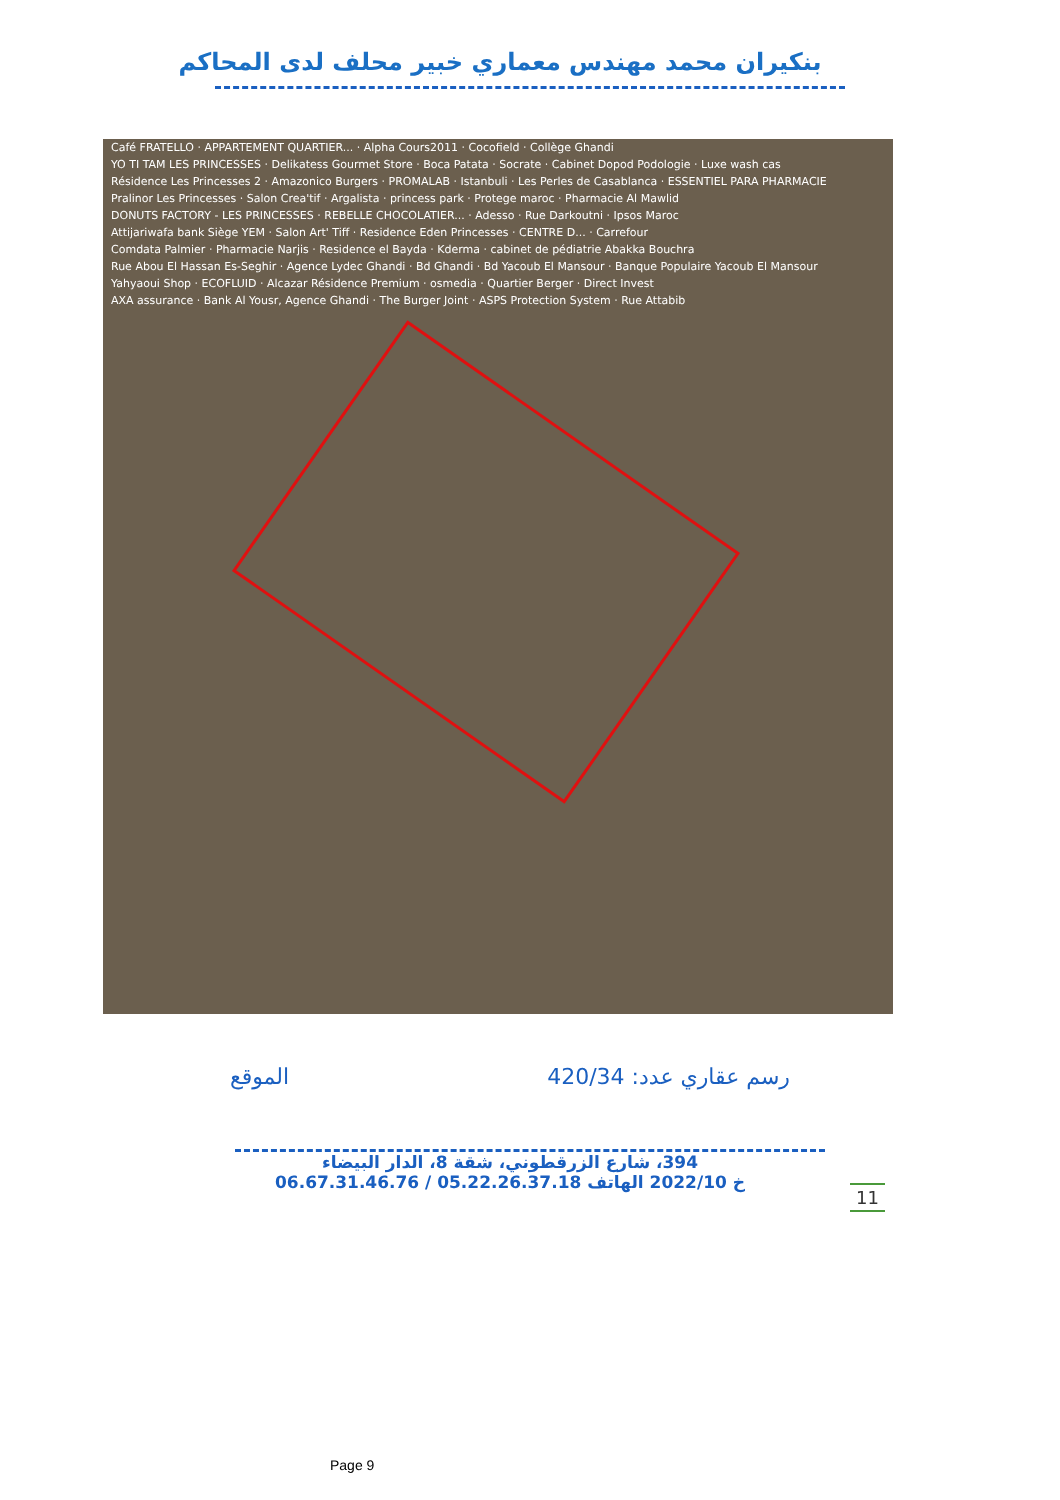بنكيران محمد مهندس معماري خبير محلف لدى المحاكم
Café FRATELLO · APPARTEMENT QUARTIER... · Alpha Cours2011 · Cocofield · Collège Ghandi
YO TI TAM LES PRINCESSES · Delikatess Gourmet Store · Boca Patata · Socrate · Cabinet Dopod Podologie · Luxe wash cas
Résidence Les Princesses 2 · Amazonico Burgers · PROMALAB · Istanbuli · Les Perles de Casablanca · ESSENTIEL PARA PHARMACIE
Pralinor Les Princesses · Salon Crea'tif · Argalista · princess park · Protege maroc · Pharmacie Al Mawlid
DONUTS FACTORY - LES PRINCESSES · REBELLE CHOCOLATIER... · Adesso · Rue Darkoutni · Ipsos Maroc
Attijariwafa bank Siège YEM · Salon Art' Tiff · Residence Eden Princesses · CENTRE D... · Carrefour
Comdata Palmier · Pharmacie Narjis · Residence el Bayda · Kderma · cabinet de pédiatrie Abakka Bouchra
Rue Abou El Hassan Es-Seghir · Agence Lydec Ghandi · Bd Ghandi · Bd Yacoub El Mansour · Banque Populaire Yacoub El Mansour
Yahyaoui Shop · ECOFLUID · Alcazar Résidence Premium · osmedia · Quartier Berger · Direct Invest
AXA assurance · Bank Al Yousr, Agence Ghandi · The Burger Joint · ASPS Protection System · Rue Attabib
الموقع رسم عقاري عدد: 420/34
394، شارع الزرقطوني، شقة 8، الدار البيضاء
خ 2022/10 الهاتف 05.22.26.37.18 / 06.67.31.46.76
11
Page 9